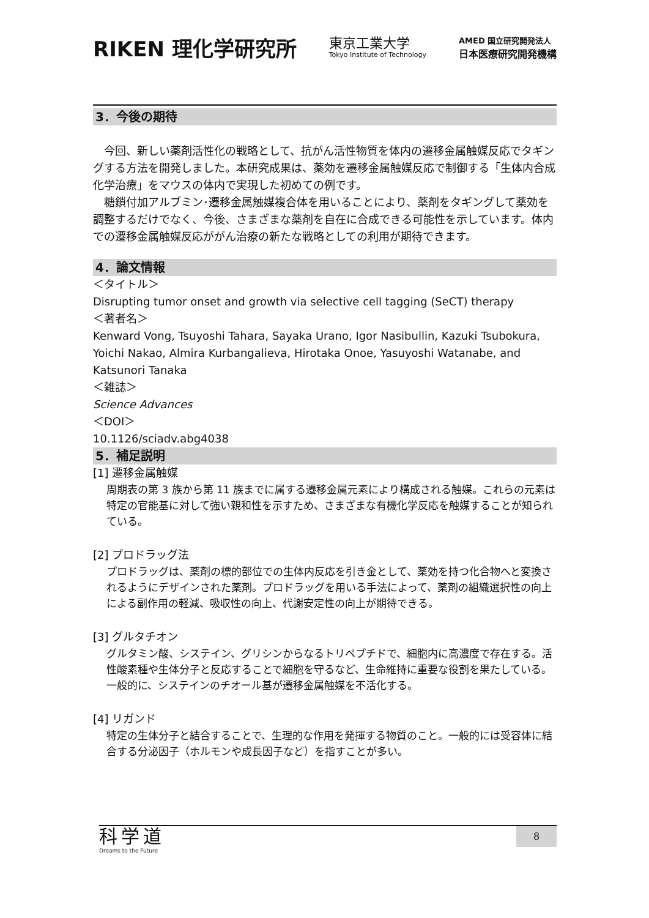RIKEN 理化学研究所
東京工業大学
Tokyo Institute of Technology
AMED 国立研究開発法人
日本医療研究開発機構
3．今後の期待
今回、新しい薬剤活性化の戦略として、抗がん活性物質を体内の遷移金属触媒反応でタギングする方法を開発しました。本研究成果は、薬効を遷移金属触媒反応で制御する「生体内合成化学治療」をマウスの体内で実現した初めての例です。
糖鎖付加アルブミン･遷移金属触媒複合体を用いることにより、薬剤をタギングして薬効を調整するだけでなく、今後、さまざまな薬剤を自在に合成できる可能性を示しています。体内での遷移金属触媒反応ががん治療の新たな戦略としての利用が期待できます。
4．論文情報
＜タイトル＞
Disrupting tumor onset and growth via selective cell tagging (SeCT) therapy
＜著者名＞
Kenward Vong, Tsuyoshi Tahara, Sayaka Urano, Igor Nasibullin, Kazuki Tsubokura, Yoichi Nakao, Almira Kurbangalieva, Hirotaka Onoe, Yasuyoshi Watanabe, and Katsunori Tanaka
＜雑誌＞
Science Advances
＜DOI＞
10.1126/sciadv.abg4038
5．補足説明
[1] 遷移金属触媒
周期表の第 3 族から第 11 族までに属する遷移金属元素により構成される触媒。これらの元素は特定の官能基に対して強い親和性を示すため、さまざまな有機化学反応を触媒することが知られている。
[2] プロドラッグ法
プロドラッグは、薬剤の標的部位での生体内反応を引き金として、薬効を持つ化合物へと変換されるようにデザインされた薬剤。プロドラッグを用いる手法によって、薬剤の組織選択性の向上による副作用の軽減、吸収性の向上、代謝安定性の向上が期待できる。
[3] グルタチオン
グルタミン酸、システイン、グリシンからなるトリペプチドで、細胞内に高濃度で存在する。活性酸素種や生体分子と反応することで細胞を守るなど、生命維持に重要な役割を果たしている。一般的に、システインのチオール基が遷移金属触媒を不活化する。
[4] リガンド
特定の生体分子と結合することで、生理的な作用を発揮する物質のこと。一般的には受容体に結合する分泌因子（ホルモンや成長因子など）を指すことが多い。
科学道
Dreams to the Future
8